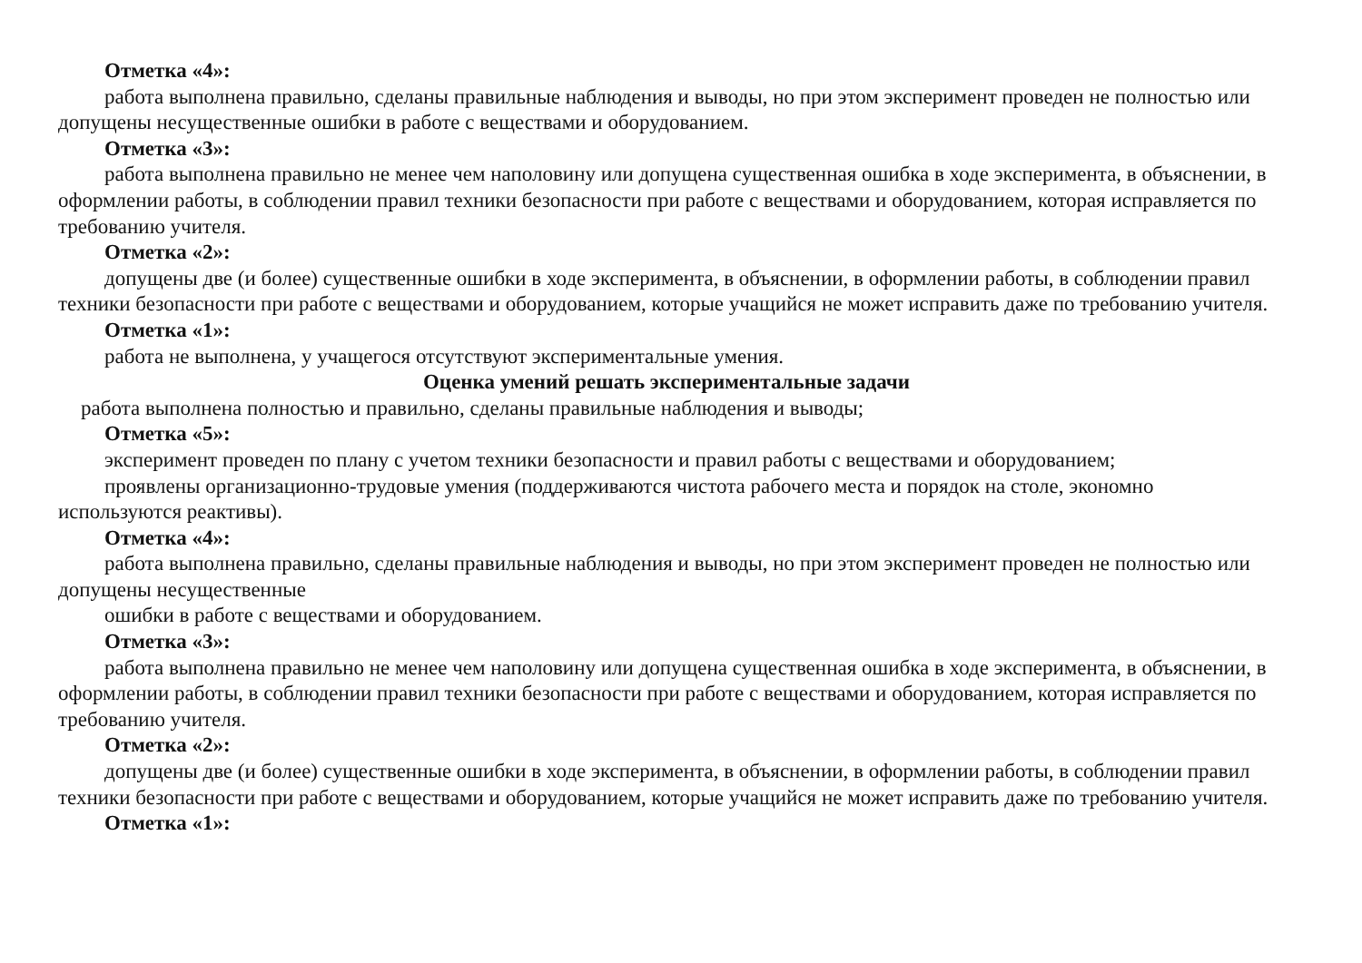Отметка «4»:
работа выполнена правильно, сделаны правильные наблюдения и выводы, но при этом эксперимент проведен не полностью или допущены несущественные ошибки в работе с веществами и оборудованием.
Отметка «3»:
работа выполнена правильно не менее чем наполовину или допущена существенная ошибка в ходе эксперимента, в объяснении, в оформлении работы, в соблюдении правил техники безопасности при работе с веществами и оборудованием, которая исправляется по требованию учителя.
Отметка «2»:
допущены две (и более) существенные ошибки в ходе эксперимента, в объяснении, в оформлении работы, в соблюдении правил техники безопасности при работе с веществами и оборудованием, которые учащийся не может исправить даже по требованию учителя.
Отметка «1»:
работа не выполнена, у учащегося отсутствуют экспериментальные умения.
Оценка умений решать экспериментальные задачи
работа выполнена полностью и правильно, сделаны правильные наблюдения и выводы;
Отметка «5»:
эксперимент проведен по плану с учетом техники безопасности и правил работы с веществами и оборудованием;
проявлены организационно-трудовые умения (поддерживаются чистота рабочего места и порядок на столе, экономно используются реактивы).
Отметка «4»:
работа выполнена правильно, сделаны правильные наблюдения и выводы, но при этом эксперимент проведен не полностью или допущены несущественные
ошибки в работе с веществами и оборудованием.
Отметка «3»:
работа выполнена правильно не менее чем наполовину или допущена существенная ошибка в ходе эксперимента, в объяснении, в оформлении работы, в соблюдении правил техники безопасности при работе с веществами и оборудованием, которая исправляется по требованию учителя.
Отметка «2»:
допущены две (и более) существенные ошибки в ходе эксперимента, в объяснении, в оформлении работы, в соблюдении правил техники безопасности при работе с веществами и оборудованием, которые учащийся не может исправить даже по требованию учителя.
Отметка «1»: